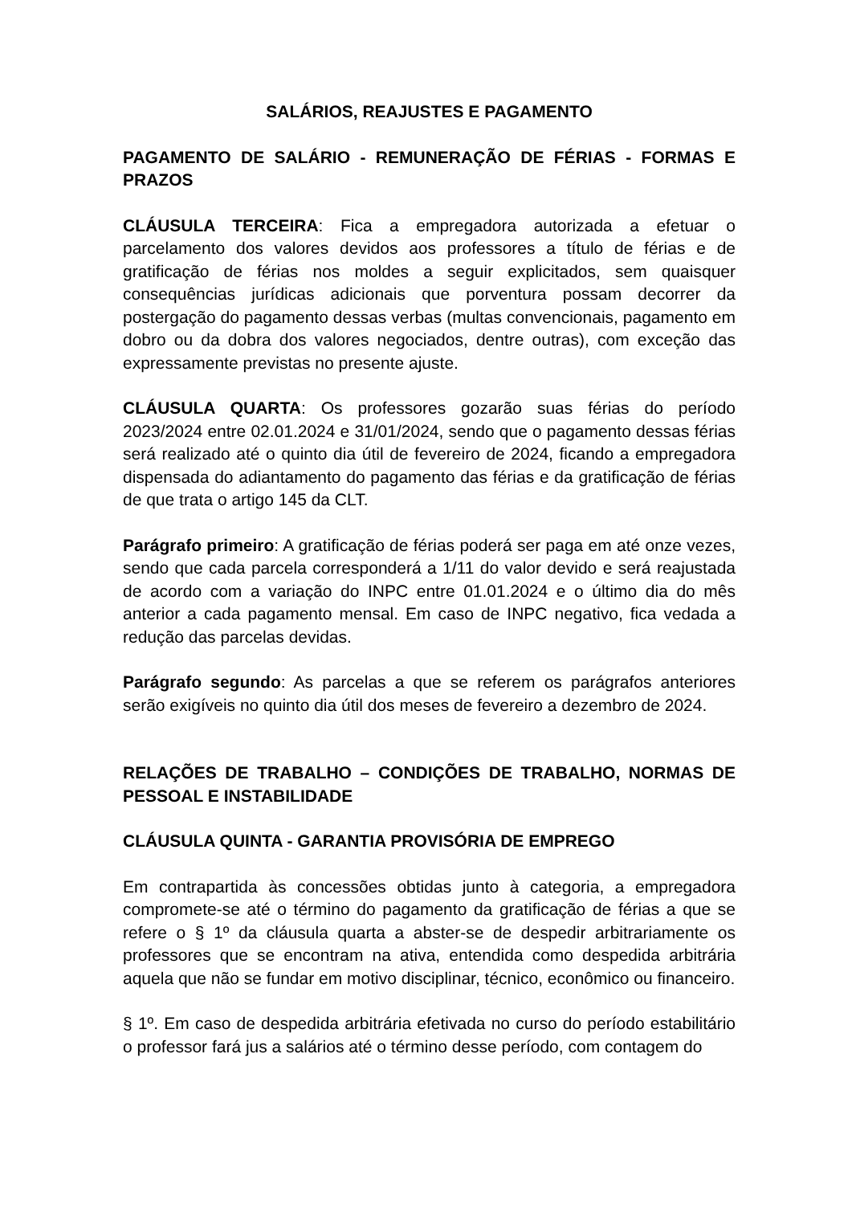SALÁRIOS, REAJUSTES E PAGAMENTO
PAGAMENTO DE SALÁRIO - REMUNERAÇÃO DE FÉRIAS - FORMAS E PRAZOS
CLÁUSULA TERCEIRA: Fica a empregadora autorizada a efetuar o parcelamento dos valores devidos aos professores a título de férias e de gratificação de férias nos moldes a seguir explicitados, sem quaisquer consequências jurídicas adicionais que porventura possam decorrer da postergação do pagamento dessas verbas (multas convencionais, pagamento em dobro ou da dobra dos valores negociados, dentre outras), com exceção das expressamente previstas no presente ajuste.
CLÁUSULA QUARTA: Os professores gozarão suas férias do período 2023/2024 entre 02.01.2024 e 31/01/2024, sendo que o pagamento dessas férias será realizado até o quinto dia útil de fevereiro de 2024, ficando a empregadora dispensada do adiantamento do pagamento das férias e da gratificação de férias de que trata o artigo 145 da CLT.
Parágrafo primeiro: A gratificação de férias poderá ser paga em até onze vezes, sendo que cada parcela corresponderá a 1/11 do valor devido e será reajustada de acordo com a variação do INPC entre 01.01.2024 e o último dia do mês anterior a cada pagamento mensal. Em caso de INPC negativo, fica vedada a redução das parcelas devidas.
Parágrafo segundo: As parcelas a que se referem os parágrafos anteriores serão exigíveis no quinto dia útil dos meses de fevereiro a dezembro de 2024.
RELAÇÕES DE TRABALHO – CONDIÇÕES DE TRABALHO, NORMAS DE PESSOAL E INSTABILIDADE
CLÁUSULA QUINTA - GARANTIA PROVISÓRIA DE EMPREGO
Em contrapartida às concessões obtidas junto à categoria, a empregadora compromete-se até o término do pagamento da gratificação de férias a que se refere o § 1º da cláusula quarta a abster-se de despedir arbitrariamente os professores que se encontram na ativa, entendida como despedida arbitrária aquela que não se fundar em motivo disciplinar, técnico, econômico ou financeiro.
§ 1º. Em caso de despedida arbitrária efetivada no curso do período estabilitário o professor fará jus a salários até o término desse período, com contagem do